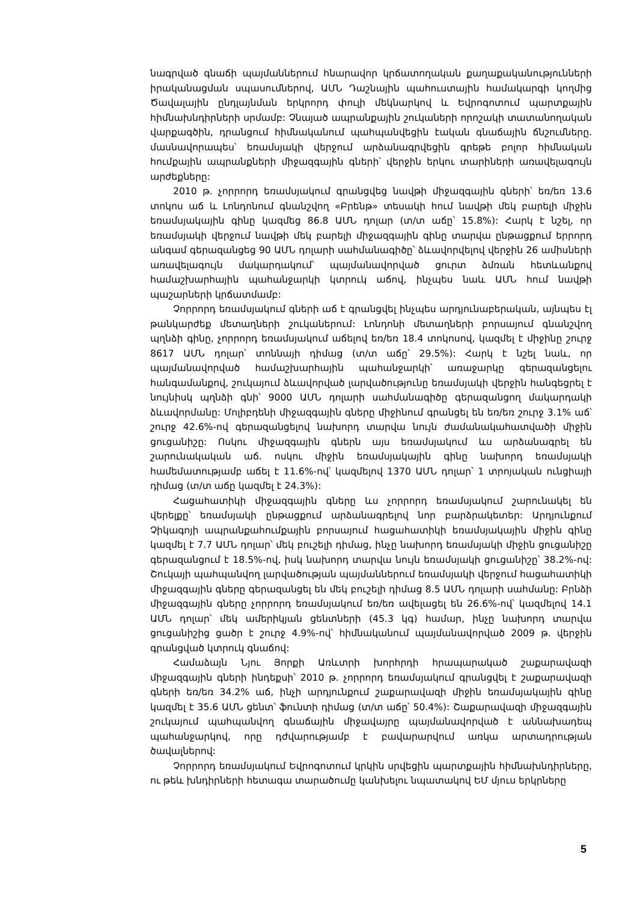նագրված գնաճի պայմաններում հնարավոր կրճատողական քաղաքականությունների իրականացման սպասումներով, ԱՄՆ Դաշնային պահուստային համակարգի կողմից Ծավալային ընդլայնման երկրորդ փուլի մեկնարկով և Եվրոգոտում պարտքային հիմնախնդիրների սրմամբ: Չնայած ապրանքային շուկաների որոշակի տատանողական վարքագծին, դրանցում հիմնականում պահպանվեցին էական գնաճային ճնշումները. մասնավորապես՝ եռամսյակի վերջում արձանագրվեցին գրեթե բոլոր հիմնական հումքային ապրանքների միջազգային գների՝ վերջին երկու տարիների առավելագույն արժեքները:
2010 թ. չորրորդ եռամսյակում գրանցվեց նավթի միջազգային գների՝ եռ/եռ 13.6 տոկոս աճ և Լոնդոնում գնանշվող «Բրենթ» տեսակի հում նավթի մեկ բարելի միջին եռամսյակային գինը կազմեց 86.8 ԱՄՆ դոլար (տ/տ աճը՝ 15.8%): Հարկ է նշել, որ եռամսյակի վերջում նավթի մեկ բարելի միջազգային գինը տարվա ընթացքում երրորդ անգամ գերազանցեց 90 ԱՄՆ դոլարի սահմանագիծը՝ ձևավորվելով վերջին 26 ամիսների առավելագույն մակարդակում՝ պայմանավորված ցուրտ ձմռան հետևանքով համաշխարհային պահանջարկի կտրուկ աճով, ինչպես նաև ԱՄՆ հում նավթի պաշարների կրճատմամբ:
Չորրորդ եռամսյակում գների աճ է գրանցվել ինչպես արդյունաբերական, այնպես էլ թանկարժեք մետաղների շուկաներում: Լոնդոնի մետաղների բորսայում գնանշվող պղնձի գինը, չորրորդ եռամսյակում աճելով եռ/եռ 18.4 տոկոսով, կազմել է միջինը շուրջ 8617 ԱՄՆ դոլար՝ տոննայի դիմաց (տ/տ աճը՝ 29.5%): Հարկ է նշել նաև, որ պայմանավորված համաշխարհային պահանջարկի՝ առաջարկը գերազանցելու հանգամանքով, շուկայում ձևավորված լարվածությունը եռամսյակի վերջին հանգեցրել է նույնիսկ պղնձի գնի՝ 9000 ԱՄՆ դոլարի սահմանագիծը գերազանցող մակարդակի ձևավորմանը: Մոլիբդենի միջազգային գները միջինում գրանցել են եռ/եռ շուրջ 3.1% աճ՝ շուրջ 42.6%-ով գերազանցելով նախորդ տարվա նույն ժամանակահատվածի միջին ցուցանիշը: Ոսկու միջազգային գներն այս եռամսյակում ևս արձանագրել են շարունակական աճ. ոսկու միջին եռամսյակային գինը նախորդ եռամսյակի համեմատությամբ աճել է 11.6%-ով՝ կազմելով 1370 ԱՄՆ դոլար՝ 1 տրոյական ունցիայի դիմաց (տ/տ աճը կազմել է 24.3%):
Հացահատիկի միջազգային գները ևս չորրորդ եռամսյակում շարունակել են վերելքը՝ եռամսյակի ընթացքում արձանագրելով նոր բարձրակետեր: Արդյունքում Չիկագոյի ապրանքահումքային բորսայում հացահատիկի եռամսյակային միջին գինը կազմել է 7.7 ԱՄՆ դոլար՝ մեկ բուշելի դիմաց, ինչը նախորդ եռամսյակի միջին ցուցանիշը գերազանցում է 18.5%-ով, իսկ նախորդ տարվա նույն եռամսյակի ցուցանիշը՝ 38.2%-ով: Շուկայի պահպանվող լարվածության պայմաններում եռամսյակի վերջում հացահատիկի միջազգային գները գերազանցել են մեկ բուշելի դիմաց 8.5 ԱՄՆ դոլարի սահմանը: Բրնձի միջազգային գները չորրորդ եռամսյակում եռ/եռ ավելացել են 26.6%-ով՝ կազմելով 14.1 ԱՄՆ դոլար՝ մեկ ամերիկյան ցենտների (45.3 կգ) համար, ինչը նախորդ տարվա ցուցանիշից ցածր է շուրջ 4.9%-ով՝ հիմնականում պայմանավորված 2009 թ. վերջին գրանցված կտրուկ գնաճով:
Համաձայն Նյու Յորքի Առևտրի խորհրդի հրապարակած շաքարավազի միջազգային գների ինդեքսի՝ 2010 թ. չորրորդ եռամսյակում գրանցվել է շաքարավազի գների եռ/եռ 34.2% աճ, ինչի արդյունքում շաքարավազի միջին եռամսյակային գինը կազմել է 35.6 ԱՄՆ ցենտ՝ ֆունտի դիմաց (տ/տ աճը՝ 50.4%): Շաքարավազի միջազգային շուկայում պահպանվող գնաճային միջավայրը պայմանավորված է աննախադեպ պահանջարկով, որը դժվարությամբ է բավարարվում առկա արտադրության ծավալներով:
Չորրորդ եռամսյակում Եվրոգոտում կրկին սրվեցին պարտքային հիմնախնդիրները, ու թեև խնդիրների հետագա տարածումը կանխելու նպատակով ԵՄ մյուս երկրները
5